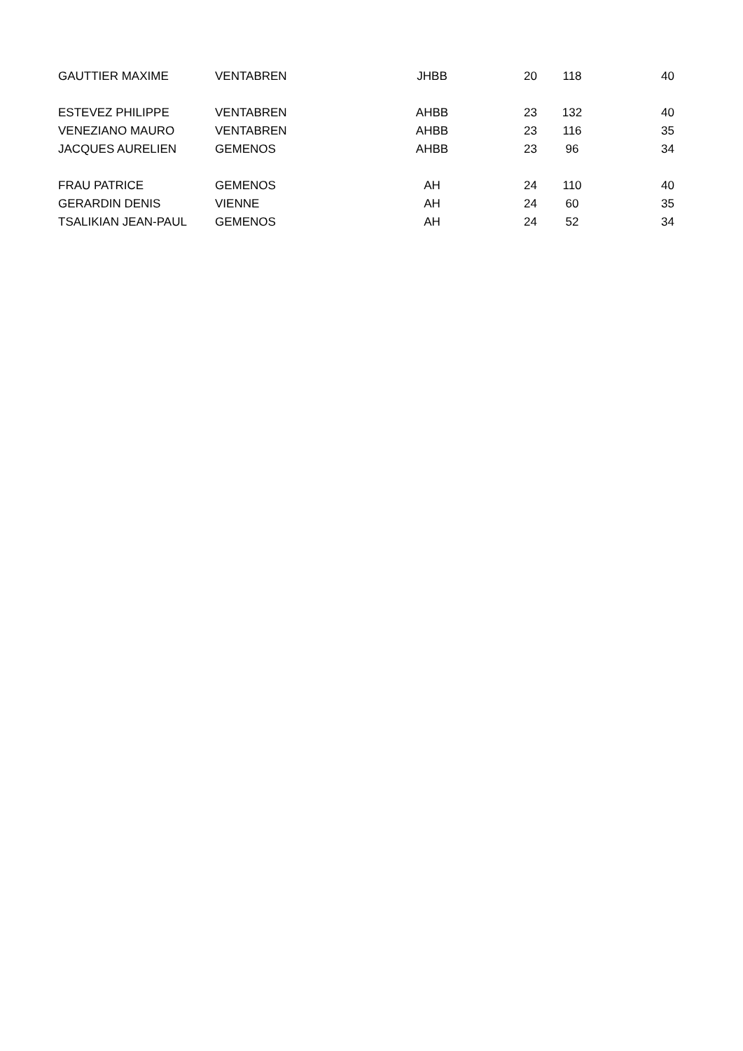| GAUTTIER MAXIME | VENTABREN | JHBB | 20 | 118 | 40 |
| ESTEVEZ PHILIPPE | VENTABREN | AHBB | 23 | 132 | 40 |
| VENEZIANO MAURO | VENTABREN | AHBB | 23 | 116 | 35 |
| JACQUES AURELIEN | GEMENOS | AHBB | 23 | 96 | 34 |
| FRAU PATRICE | GEMENOS | AH | 24 | 110 | 40 |
| GERARDIN DENIS | VIENNE | AH | 24 | 60 | 35 |
| TSALIKIAN JEAN-PAUL | GEMENOS | AH | 24 | 52 | 34 |